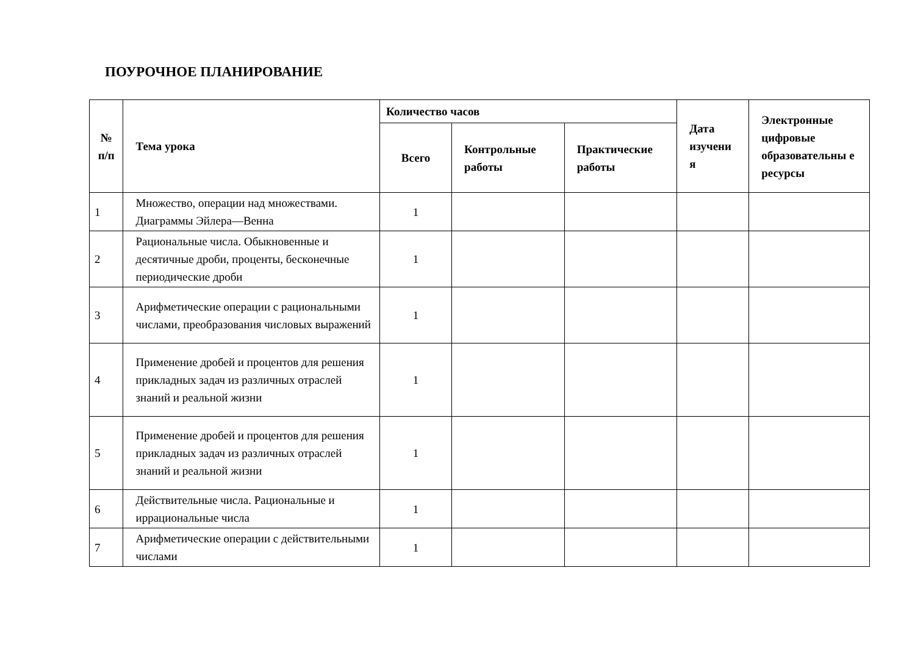ПОУРОЧНОЕ ПЛАНИРОВАНИЕ
| № п/п | Тема урока | Количество часов | | | Дата изучени я | Электронные цифровые образовательны е ресурсы |
| --- | --- | --- | --- | --- | --- | --- |
| | | Всего | Контрольные работы | Практические работы | | |
| 1 | Множество, операции над множествами. Диаграммы Эйлера—Венна | 1 | | | | |
| 2 | Рациональные числа. Обыкновенные и десятичные дроби, проценты, бесконечные периодические дроби | 1 | | | | |
| 3 | Арифметические операции с рациональными числами, преобразования числовых выражений | 1 | | | | |
| 4 | Применение дробей и процентов для решения прикладных задач из различных отраслей знаний и реальной жизни | 1 | | | | |
| 5 | Применение дробей и процентов для решения прикладных задач из различных отраслей знаний и реальной жизни | 1 | | | | |
| 6 | Действительные числа. Рациональные и иррациональные числа | 1 | | | | |
| 7 | Арифметические операции с действительными числами | 1 | | | | |